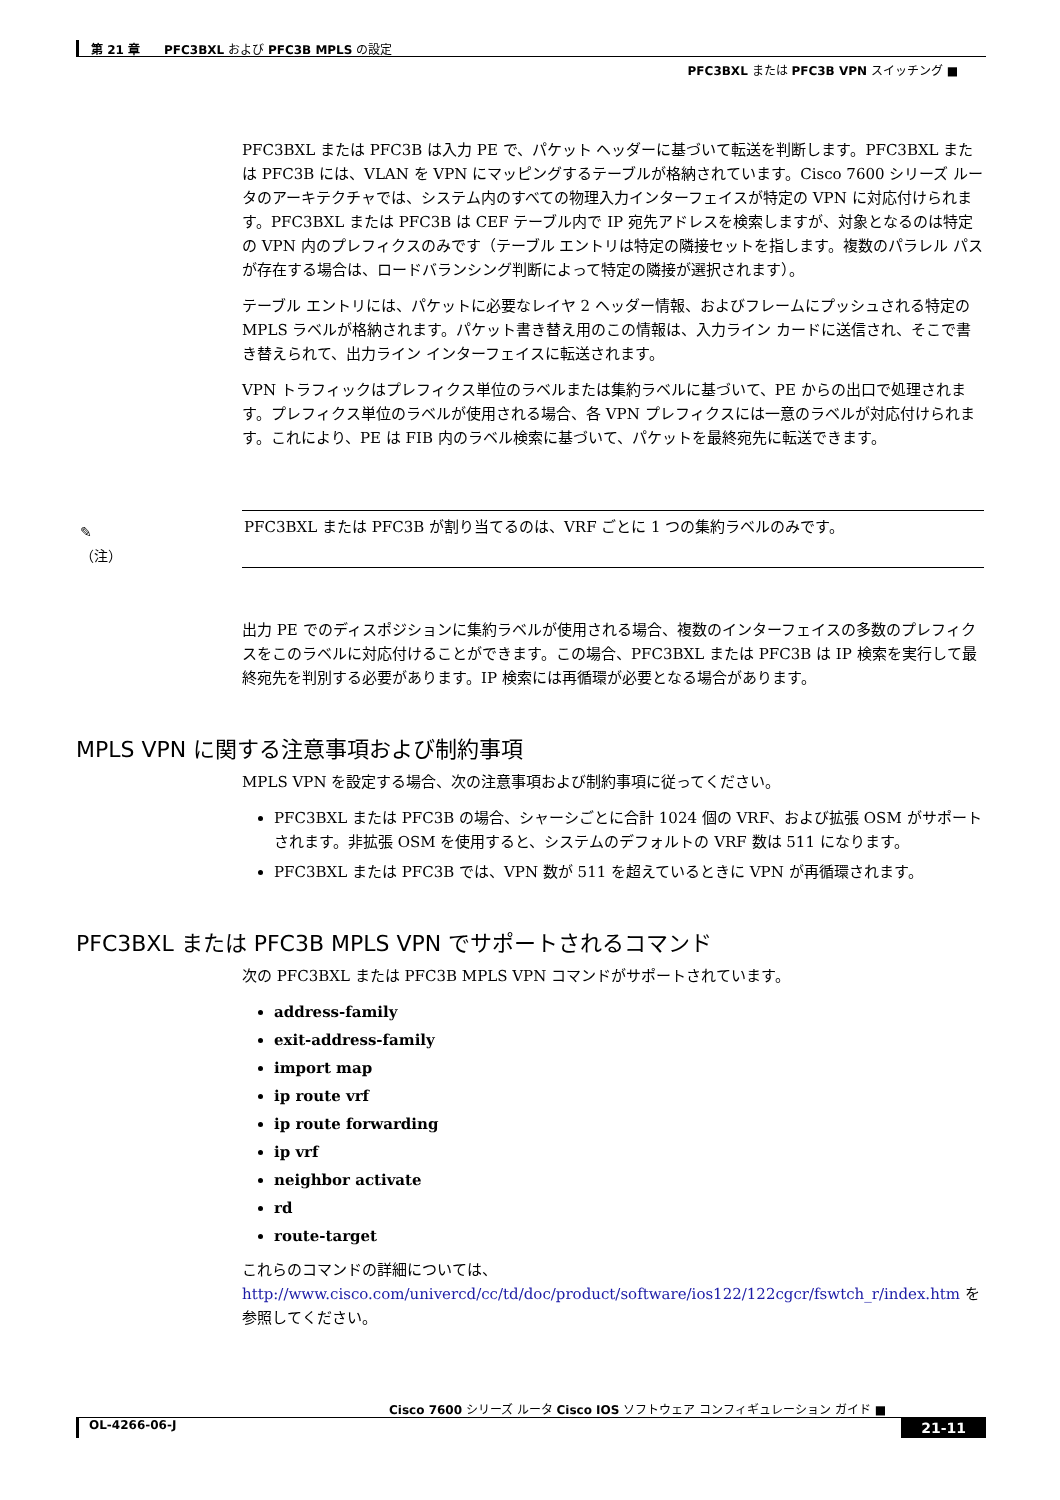第 21 章　　PFC3BXL および PFC3B MPLS の設定
PFC3BXL または PFC3B VPN スイッチング ■
PFC3BXL または PFC3B は入力 PE で、パケット ヘッダーに基づいて転送を判断します。PFC3BXL または PFC3B には、VLAN を VPN にマッピングするテーブルが格納されています。Cisco 7600 シリーズ ルータのアーキテクチャでは、システム内のすべての物理入力インターフェイスが特定の VPN に対応付けられます。PFC3BXL または PFC3B は CEF テーブル内で IP 宛先アドレスを検索しますが、対象となるのは特定の VPN 内のプレフィクスのみです（テーブル エントリは特定の隣接セットを指します。複数のパラレル パスが存在する場合は、ロードバランシング判断によって特定の隣接が選択されます）。
テーブル エントリには、パケットに必要なレイヤ 2 ヘッダー情報、およびフレームにプッシュされる特定の MPLS ラベルが格納されます。パケット書き替え用のこの情報は、入力ライン カードに送信され、そこで書き替えられて、出力ライン インターフェイスに転送されます。
VPN トラフィックはプレフィクス単位のラベルまたは集約ラベルに基づいて、PE からの出口で処理されます。プレフィクス単位のラベルが使用される場合、各 VPN プレフィクスには一意のラベルが対応付けられます。これにより、PE は FIB 内のラベル検索に基づいて、パケットを最終宛先に転送できます。
✎
（注）
PFC3BXL または PFC3B が割り当てるのは、VRF ごとに 1 つの集約ラベルのみです。
出力 PE でのディスポジションに集約ラベルが使用される場合、複数のインターフェイスの多数のプレフィクスをこのラベルに対応付けることができます。この場合、PFC3BXL または PFC3B は IP 検索を実行して最終宛先を判別する必要があります。IP 検索には再循環が必要となる場合があります。
MPLS VPN に関する注意事項および制約事項
MPLS VPN を設定する場合、次の注意事項および制約事項に従ってください。
PFC3BXL または PFC3B の場合、シャーシごとに合計 1024 個の VRF、および拡張 OSM がサポートされます。非拡張 OSM を使用すると、システムのデフォルトの VRF 数は 511 になります。
PFC3BXL または PFC3B では、VPN 数が 511 を超えているときに VPN が再循環されます。
PFC3BXL または PFC3B MPLS VPN でサポートされるコマンド
次の PFC3BXL または PFC3B MPLS VPN コマンドがサポートされています。
address-family
exit-address-family
import map
ip route vrf
ip route forwarding
ip vrf
neighbor activate
rd
route-target
これらのコマンドの詳細については、
http://www.cisco.com/univercd/cc/td/doc/product/software/ios122/122cgcr/fswtch_r/index.htm を参照してください。
Cisco 7600 シリーズ ルータ Cisco IOS ソフトウェア コンフィギュレーション ガイド ■
OL-4266-06-J 21-11